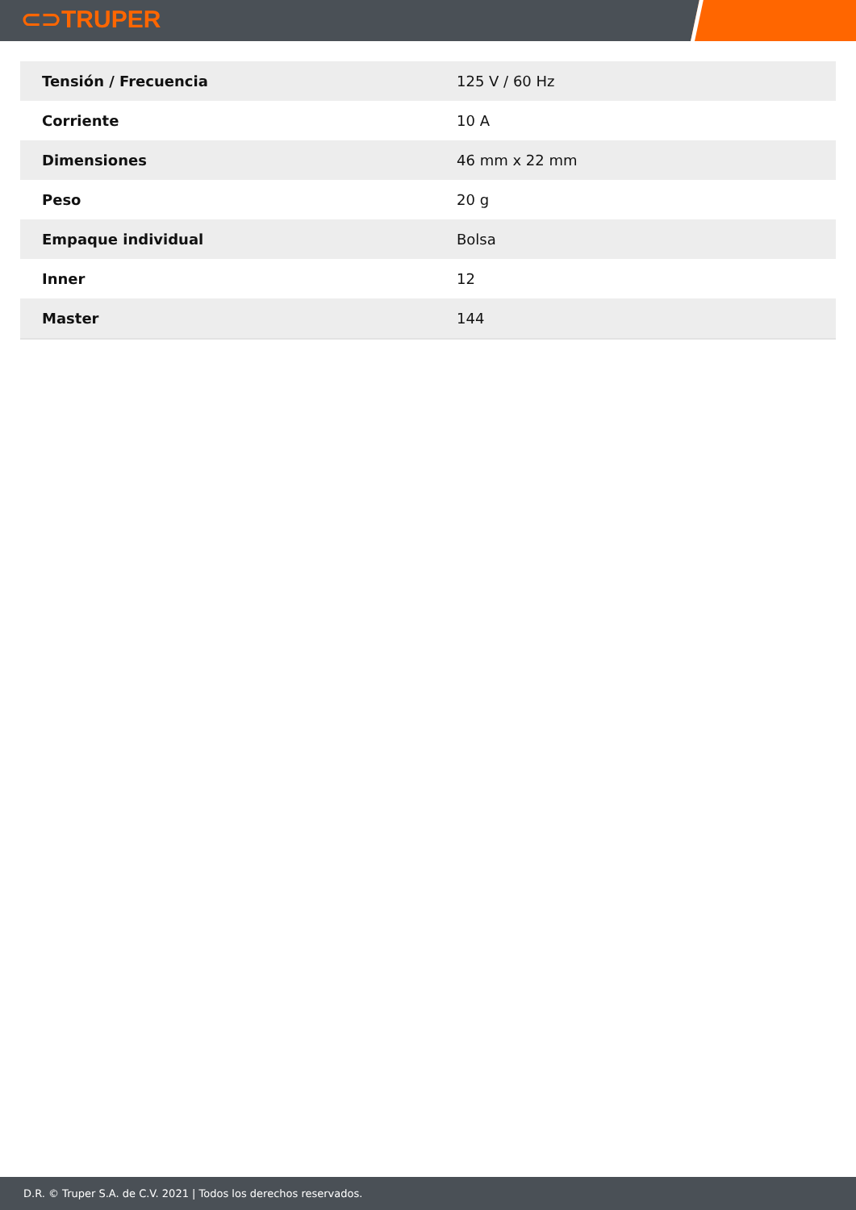⊂⊃TRUPER
| Tensión / Frecuencia | 125 V / 60 Hz |
| Corriente | 10 A |
| Dimensiones | 46 mm x 22 mm |
| Peso | 20 g |
| Empaque individual | Bolsa |
| Inner | 12 |
| Master | 144 |
D.R. © Truper S.A. de C.V. 2021 | Todos los derechos reservados.